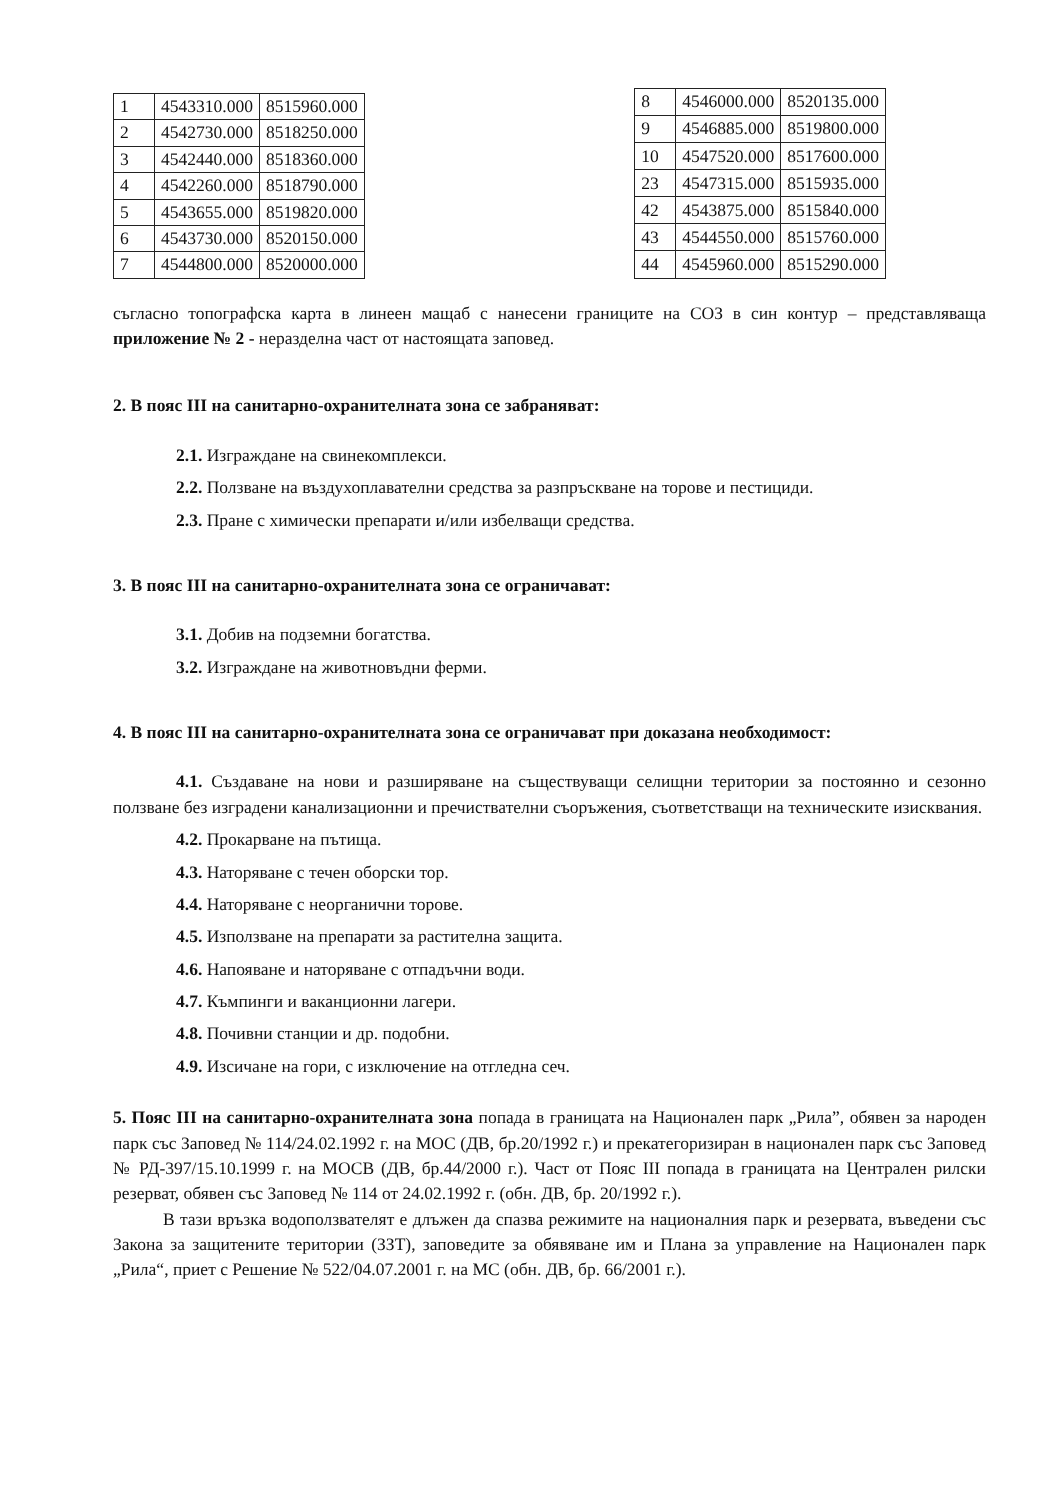| 1 | 4543310.000 | 8515960.000 |
| 2 | 4542730.000 | 8518250.000 |
| 3 | 4542440.000 | 8518360.000 |
| 4 | 4542260.000 | 8518790.000 |
| 5 | 4543655.000 | 8519820.000 |
| 6 | 4543730.000 | 8520150.000 |
| 7 | 4544800.000 | 8520000.000 |
| 8 | 4546000.000 | 8520135.000 |
| 9 | 4546885.000 | 8519800.000 |
| 10 | 4547520.000 | 8517600.000 |
| 23 | 4547315.000 | 8515935.000 |
| 42 | 4543875.000 | 8515840.000 |
| 43 | 4544550.000 | 8515760.000 |
| 44 | 4545960.000 | 8515290.000 |
съгласно топографска карта в линеен мащаб с нанесени границите на СОЗ в син контур – представляваща приложение № 2 - неразделна част от настоящата заповед.
2. В пояс III на санитарно-охранителната зона се забраняват:
2.1. Изграждане на свинекомплекси.
2.2. Ползване на въздухоплавателни средства за разпръскване на торове и пестициди.
2.3. Пране с химически препарати и/или избелващи средства.
3. В пояс III на санитарно-охранителната зона се ограничават:
3.1. Добив на подземни богатства.
3.2. Изграждане на животновъдни ферми.
4. В пояс III на санитарно-охранителната зона се ограничават при доказана необходимост:
4.1. Създаване на нови и разширяване на съществуващи селищни територии за постоянно и сезонно ползване без изградени канализационни и пречиствателни съоръжения, съответстващи на техническите изисквания.
4.2. Прокарване на пътища.
4.3. Наторяване с течен оборски тор.
4.4. Наторяване с неорганични торове.
4.5. Използване на препарати за растителна защита.
4.6. Напояване и наторяване с отпадъчни води.
4.7. Къмпинги и ваканционни лагери.
4.8. Почивни станции и др. подобни.
4.9. Изсичане на гори, с изключение на отгледна сеч.
5. Пояс III на санитарно-охранителната зона попада в границата на Национален парк „Рила”, обявен за народен парк със Заповед № 114/24.02.1992 г. на МОС (ДВ, бр.20/1992 г.) и прекатегоризиран в национален парк със Заповед № РД-397/15.10.1999 г. на МОСВ (ДВ, бр.44/2000 г.). Част от Пояс III попада в границата на Централен рилски резерват, обявен със Заповед № 114 от 24.02.1992 г. (обн. ДВ, бр. 20/1992 г.).
В тази връзка водоползвателят е длъжен да спазва режимите на националния парк и резервата, въведени със Закона за защитените територии (ЗЗТ), заповедите за обявяване им и Плана за управление на Национален парк „Рила“, приет с Решение № 522/04.07.2001 г. на МС (обн. ДВ, бр. 66/2001 г.).